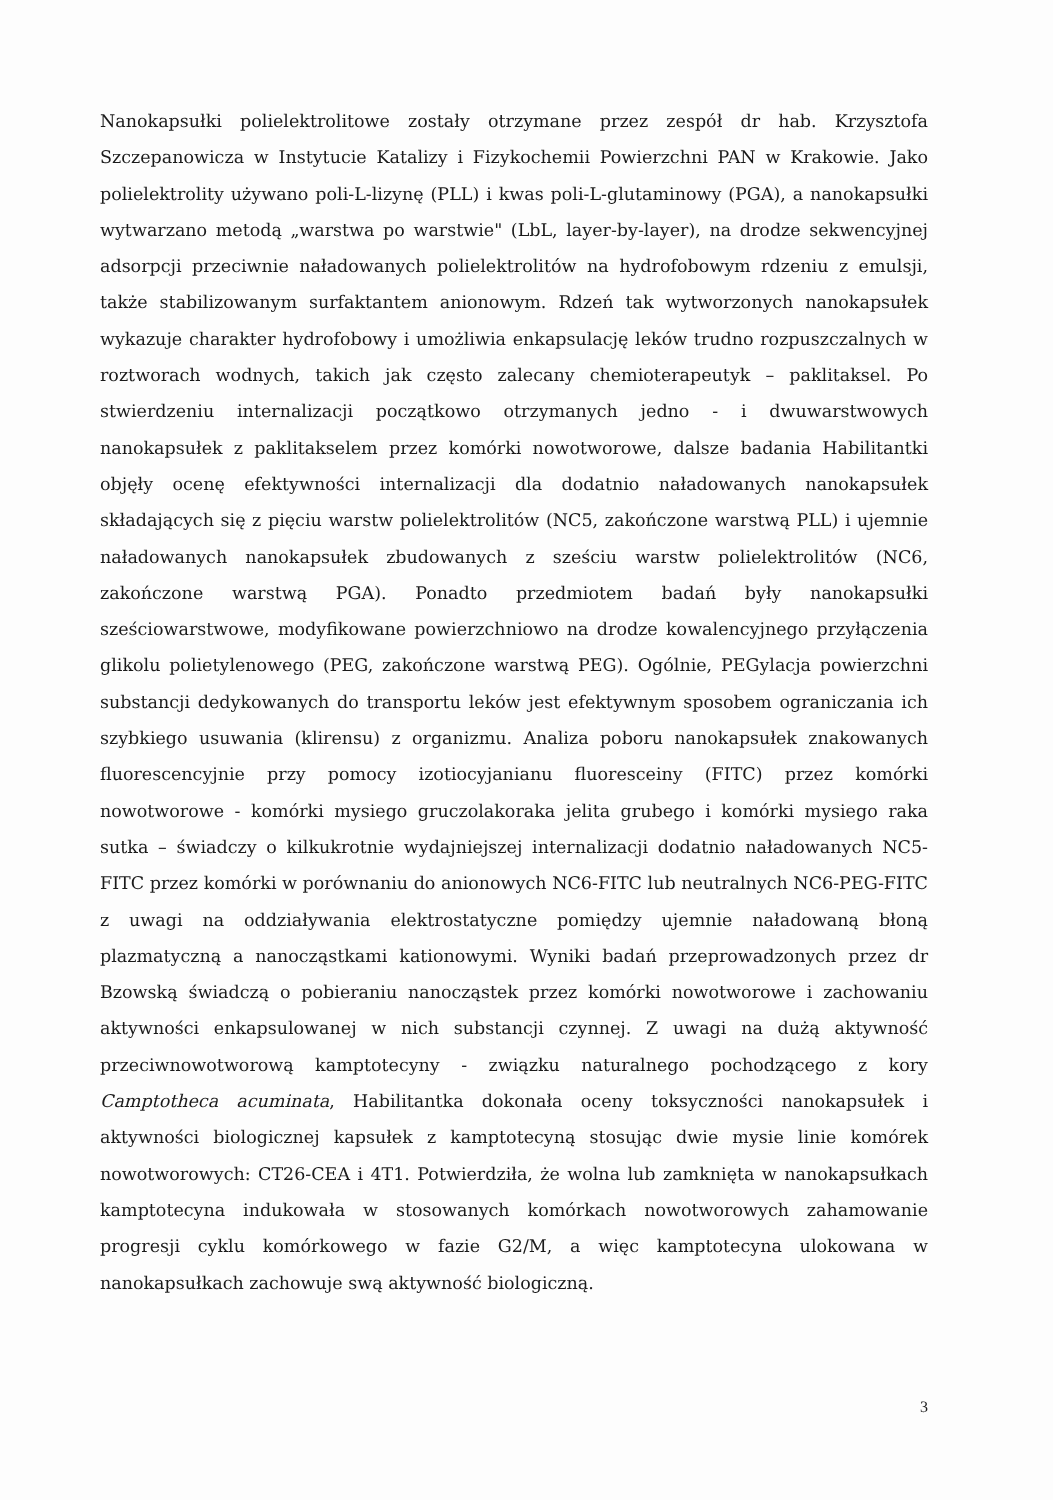Nanokapsułki polielektrolitowe zostały otrzymane przez zespół dr hab. Krzysztofa Szczepanowicza w Instytucie Katalizy i Fizykochemii Powierzchni PAN w Krakowie. Jako polielektrolity używano poli-L-lizynę (PLL) i kwas poli-L-glutaminowy (PGA), a nanokapsułki wytwarzano metodą „warstwa po warstwie" (LbL, layer-by-layer), na drodze sekwencyjnej adsorpcji przeciwnie naładowanych polielektrolitów na hydrofobowym rdzeniu z emulsji, także stabilizowanym surfaktantem anionowym. Rdzeń tak wytworzonych nanokapsułek wykazuje charakter hydrofobowy i umożliwia enkapsulację leków trudno rozpuszczalnych w roztworach wodnych, takich jak często zalecany chemioterapeutyk – paklitaksel. Po stwierdzeniu internalizacji początkowo otrzymanych jedno - i dwuwarstwowych nanokapsułek z paklitakselem przez komórki nowotworowe, dalsze badania Habilitantki objęły ocenę efektywności internalizacji dla dodatnio naładowanych nanokapsułek składających się z pięciu warstw polielektrolitów (NC5, zakończone warstwą PLL) i ujemnie naładowanych nanokapsułek zbudowanych z sześciu warstw polielektrolitów (NC6, zakończone warstwą PGA). Ponadto przedmiotem badań były nanokapsułki sześciowarstwowe, modyfikowane powierzchniowo na drodze kowalencyjnego przyłączenia glikolu polietylenowego (PEG, zakończone warstwą PEG). Ogólnie, PEGylacja powierzchni substancji dedykowanych do transportu leków jest efektywnym sposobem ograniczania ich szybkiego usuwania (klirensu) z organizmu. Analiza poboru nanokapsułek znakowanych fluorescencyjnie przy pomocy izotiocyjanianu fluoresceiny (FITC) przez komórki nowotworowe - komórki mysiego gruczolakoraka jelita grubego i komórki mysiego raka sutka – świadczy o kilkukrotnie wydajniejszej internalizacji dodatnio naładowanych NC5-FITC przez komórki w porównaniu do anionowych NC6-FITC lub neutralnych NC6-PEG-FITC z uwagi na oddziaływania elektrostatyczne pomiędzy ujemnie naładowaną błoną plazmatyczną a nanocząstkami kationowymi. Wyniki badań przeprowadzonych przez dr Bzowską świadczą o pobieraniu nanocząstek przez komórki nowotworowe i zachowaniu aktywności enkapsulowanej w nich substancji czynnej. Z uwagi na dużą aktywność przeciwnowotworową kamptotecyny - związku naturalnego pochodzącego z kory Camptotheca acuminata, Habilitantka dokonała oceny toksyczności nanokapsułek i aktywności biologicznej kapsułek z kamptotecyną stosując dwie mysie linie komórek nowotworowych: CT26-CEA i 4T1. Potwierdziła, że wolna lub zamknięta w nanokapsułkach kamptotecyna indukowała w stosowanych komórkach nowotworowych zahamowanie progresji cyklu komórkowego w fazie G2/M, a więc kamptotecyna ulokowana w nanokapsułkach zachowuje swą aktywność biologiczną.
3